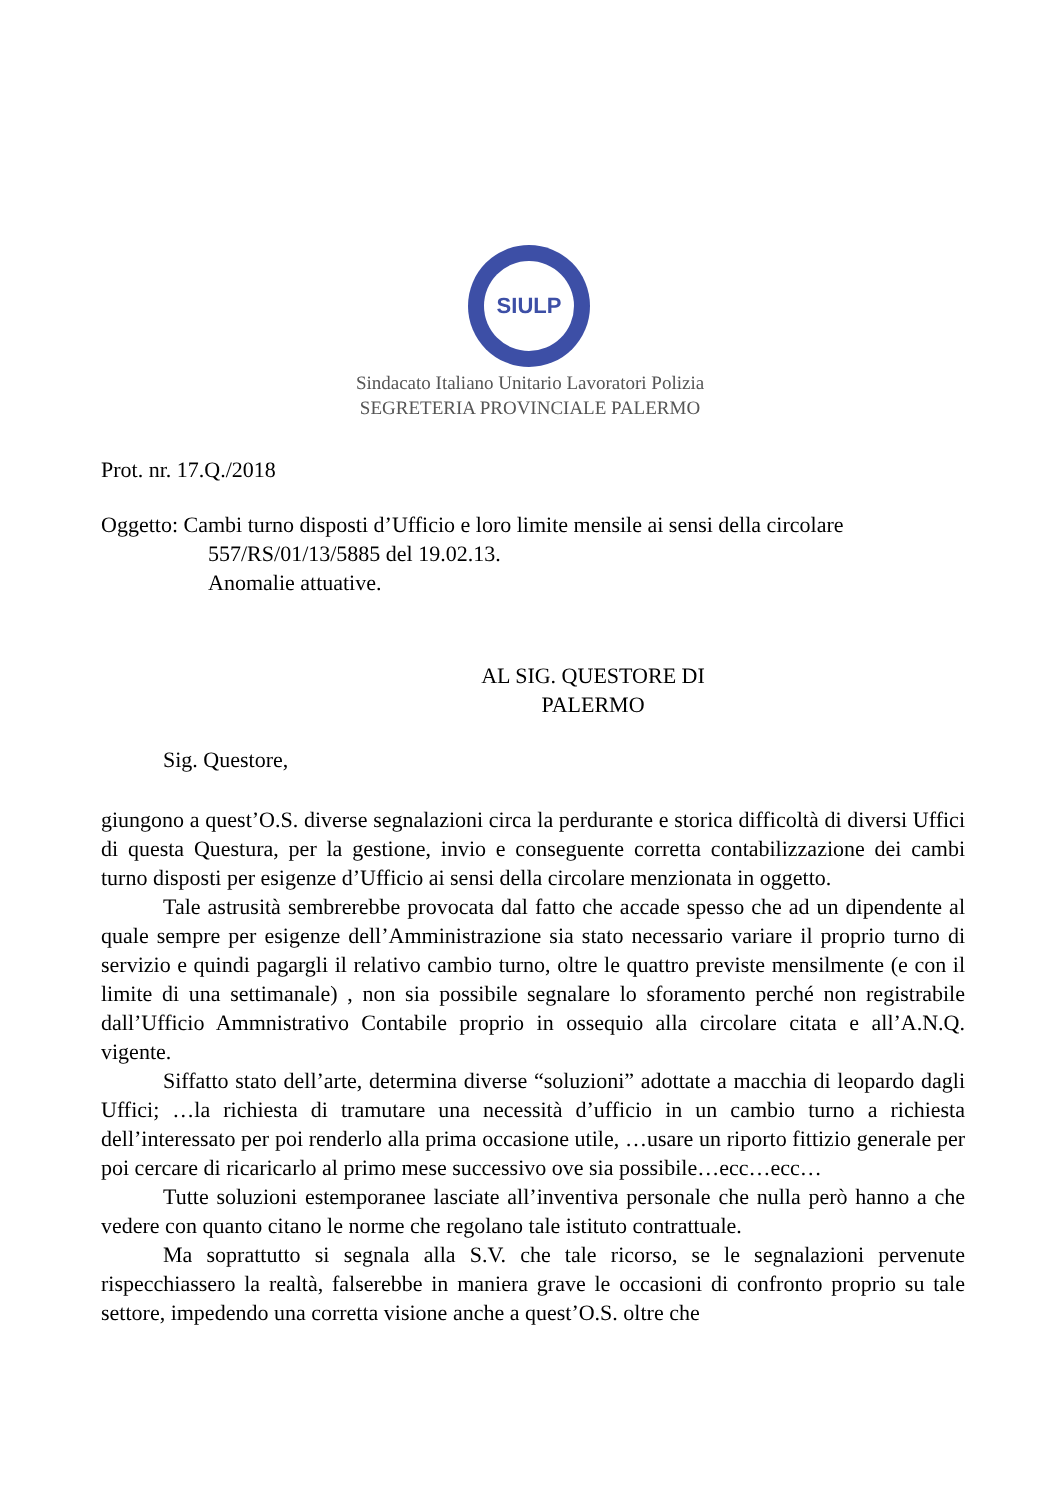SIULP
Sindacato Italiano Unitario Lavoratori Polizia
SEGRETERIA PROVINCIALE PALERMO
Prot. nr. 17.Q./2018
Oggetto: Cambi turno disposti d’Ufficio e loro limite mensile ai sensi della circolare
557/RS/01/13/5885 del 19.02.13.
Anomalie attuative.
AL SIG. QUESTORE DI
PALERMO
Sig. Questore,
giungono a quest’O.S. diverse segnalazioni circa la perdurante e storica difficoltà di diversi Uffici di questa Questura, per la gestione, invio e conseguente corretta contabilizzazione dei cambi turno disposti per esigenze d’Ufficio ai sensi della circolare menzionata in oggetto.
Tale astrusità sembrerebbe provocata dal fatto che accade spesso che ad un dipendente al quale sempre per esigenze dell’Amministrazione sia stato necessario variare il proprio turno di servizio e quindi pagargli il relativo cambio turno, oltre le quattro previste mensilmente (e con il limite di una settimanale) , non sia possibile segnalare lo sforamento perché non registrabile dall’Ufficio Ammnistrativo Contabile proprio in ossequio alla circolare citata e all’A.N.Q. vigente.
Siffatto stato dell’arte, determina diverse “soluzioni” adottate a macchia di leopardo dagli Uffici; …la richiesta di tramutare una necessità d’ufficio in un cambio turno a richiesta dell’interessato per poi renderlo alla prima occasione utile, …usare un riporto fittizio generale per poi cercare di ricaricarlo al primo mese successivo ove sia possibile…ecc…ecc…
Tutte soluzioni estemporanee lasciate all’inventiva personale che nulla però hanno a che vedere con quanto citano le norme che regolano tale istituto contrattuale.
Ma soprattutto si segnala alla S.V. che tale ricorso, se le segnalazioni pervenute rispecchiassero la realtà, falserebbe in maniera grave le occasioni di confronto proprio su tale settore, impedendo una corretta visione anche a quest’O.S. oltre che